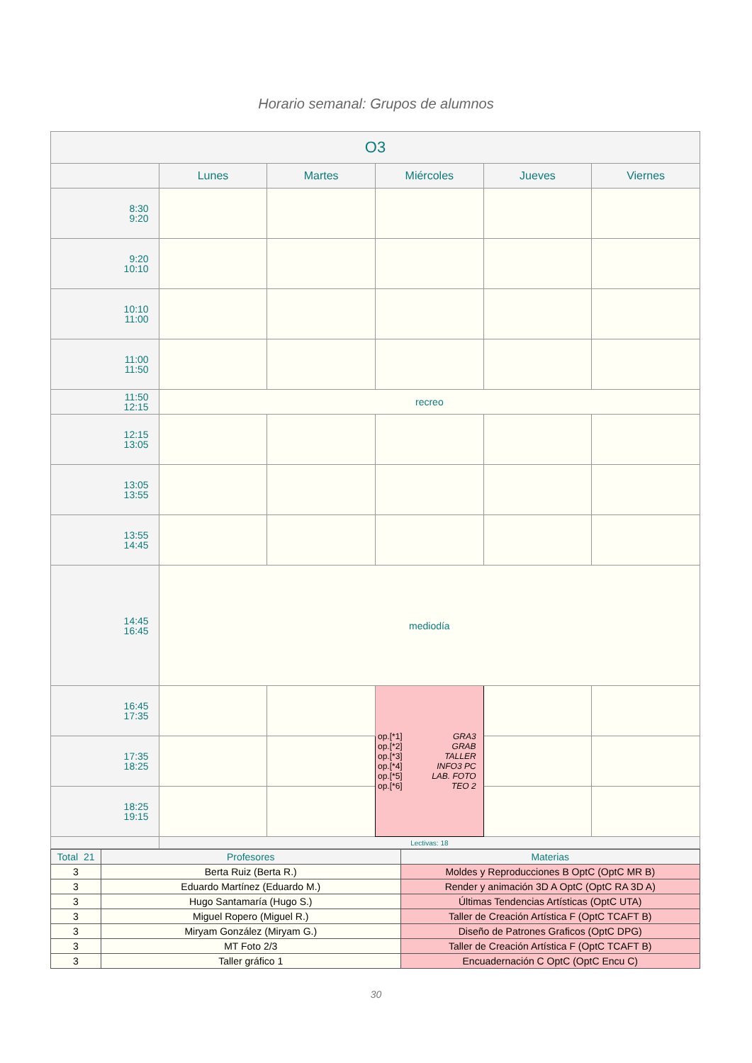Horario semanal: Grupos de alumnos
| O3 | | | | | |
| --- | --- | --- | --- | --- | --- |
| | Lunes | Martes | Miércoles | Jueves | Viernes |
| 8:30 9:20 | | | | | |
| 9:20 10:10 | | | | | |
| 10:10 11:00 | | | | | |
| 11:00 11:50 | | | | | |
| 11:50 12:15 | recreo | | | | |
| 12:15 13:05 | | | | | |
| 13:05 13:55 | | | | | |
| 13:55 14:45 | | | | | |
| 14:45 16:45 | mediodía | | | | |
| 16:45 17:35 | | | op.[*1] GRA3 op.[*2] GRAB op.[*3] TALLER op.[*4] INFO3 PC op.[*5] LAB. FOTO op.[*6] TEO 2 | | |
| 17:35 18:25 | | | | | |
| 18:25 19:15 | | | | | |
| | Lectivas: 18 | | | | |
| Total 21 | Profesores | Materias |
| 3 | Berta Ruiz (Berta R.) | Moldes y Reproducciones B OptC (OptC MR B) |
| 3 | Eduardo Martínez (Eduardo M.) | Render y animación 3D A OptC (OptC RA 3D A) |
| 3 | Hugo Santamaría (Hugo S.) | Últimas Tendencias Artísticas (OptC UTA) |
| 3 | Miguel Ropero (Miguel R.) | Taller de Creación Artística F (OptC TCAFT B) |
| 3 | Miryam González (Miryam G.) | Diseño de Patrones Graficos (OptC DPG) |
| 3 | MT Foto 2/3 | Taller de Creación Artística F (OptC TCAFT B) |
| 3 | Taller gráfico 1 | Encuadernación C OptC (OptC Encu C) |
30